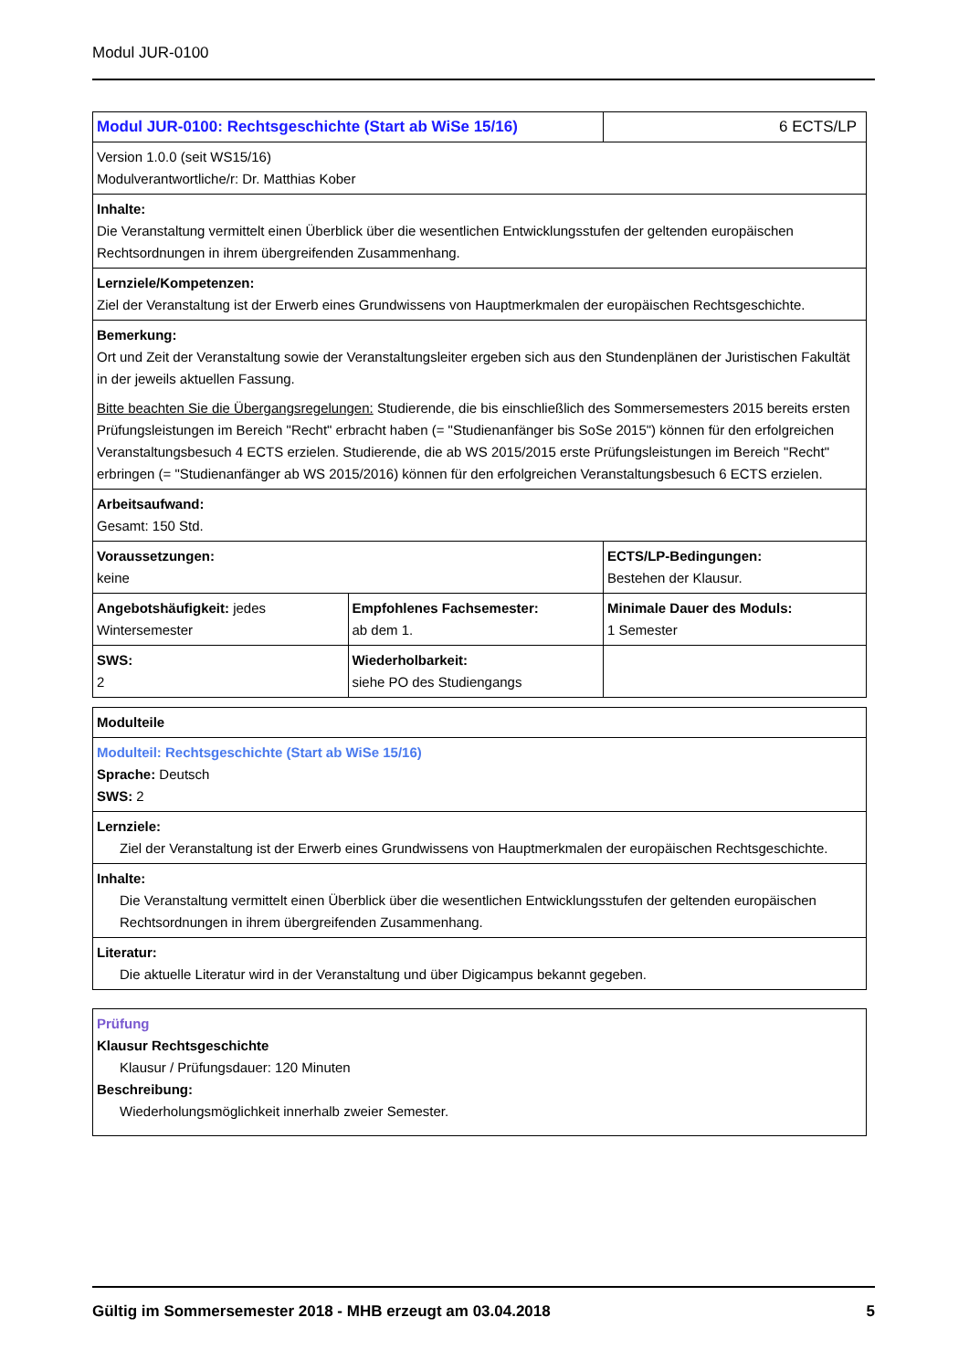Modul JUR-0100
| Modul JUR-0100: Rechtsgeschichte (Start ab WiSe 15/16) | | 6 ECTS/LP |
| Version 1.0.0 (seit WS15/16) Modulverantwortliche/r: Dr. Matthias Kober | | |
| Inhalte: Die Veranstaltung vermittelt einen Überblick über die wesentlichen Entwicklungsstufen der geltenden europäischen Rechtsordnungen in ihrem übergreifenden Zusammenhang. | | |
| Lernziele/Kompetenzen: Ziel der Veranstaltung ist der Erwerb eines Grundwissens von Hauptmerkmalen der europäischen Rechtsgeschichte. | | |
| Bemerkung: Ort und Zeit der Veranstaltung sowie der Veranstaltungsleiter ergeben sich aus den Stundenplänen der Juristischen Fakultät in der jeweils aktuellen Fassung. Bitte beachten Sie die Übergangsregelungen: Studierende, die bis einschließlich des Sommersemesters 2015 bereits ersten Prüfungsleistungen im Bereich "Recht" erbracht haben (= "Studienanfänger bis SoSe 2015") können für den erfolgreichen Veranstaltungsbesuch 4 ECTS erzielen. Studierende, die ab WS 2015/2015 erste Prüfungsleistungen im Bereich "Recht" erbringen (= "Studienanfänger ab WS 2015/2016) können für den erfolgreichen Veranstaltungsbesuch 6 ECTS erzielen. | | |
| Arbeitsaufwand: Gesamt: 150 Std. | | |
| Voraussetzungen: keine | | ECTS/LP-Bedingungen: Bestehen der Klausur. |
| Angebotshäufigkeit: jedes Wintersemester | Empfohlenes Fachsemester: ab dem 1. | Minimale Dauer des Moduls: 1 Semester |
| SWS: 2 | Wiederholbarkeit: siehe PO des Studiengangs | |
| Modulteile |
| Modulteil: Rechtsgeschichte (Start ab WiSe 15/16) Sprache: Deutsch SWS: 2 |
| Lernziele: Ziel der Veranstaltung ist der Erwerb eines Grundwissens von Hauptmerkmalen der europäischen Rechtsgeschichte. |
| Inhalte: Die Veranstaltung vermittelt einen Überblick über die wesentlichen Entwicklungsstufen der geltenden europäischen Rechtsordnungen in ihrem übergreifenden Zusammenhang. |
| Literatur: Die aktuelle Literatur wird in der Veranstaltung und über Digicampus bekannt gegeben. |
| Prüfung Klausur Rechtsgeschichte Klausur / Prüfungsdauer: 120 Minuten Beschreibung: Wiederholungsmöglichkeit innerhalb zweier Semester. |
Gültig im Sommersemester 2018 - MHB erzeugt am 03.04.2018 5